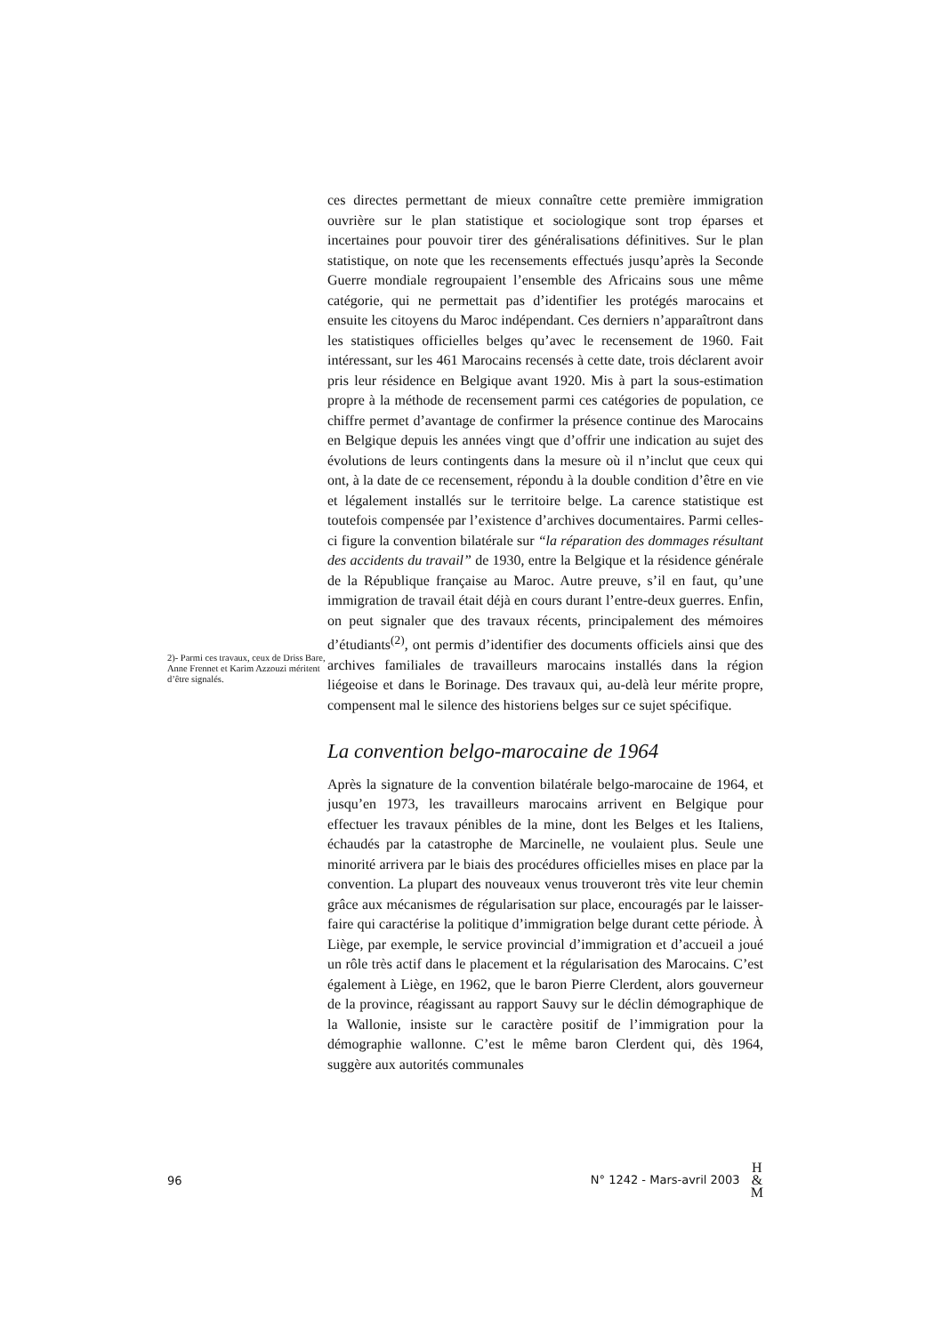2)- Parmi ces travaux, ceux de Driss Bare, Anne Frennet et Karim Azzouzi méritent d’être signalés.
ces directes permettant de mieux connaître cette première immigration ouvrière sur le plan statistique et sociologique sont trop éparses et incertaines pour pouvoir tirer des généralisations définitives. Sur le plan statistique, on note que les recensements effectués jusqu’après la Seconde Guerre mondiale regroupaient l’ensemble des Africains sous une même catégorie, qui ne permettait pas d’identifier les protégés marocains et ensuite les citoyens du Maroc indépendant. Ces derniers n’apparaîtront dans les statistiques officielles belges qu’avec le recensement de 1960. Fait intéressant, sur les 461 Marocains recensés à cette date, trois déclarent avoir pris leur résidence en Belgique avant 1920. Mis à part la sous-estimation propre à la méthode de recensement parmi ces catégories de population, ce chiffre permet d’avantage de confirmer la présence continue des Marocains en Belgique depuis les années vingt que d’offrir une indication au sujet des évolutions de leurs contingents dans la mesure où il n’inclut que ceux qui ont, à la date de ce recensement, répondu à la double condition d’être en vie et légalement installés sur le territoire belge. La carence statistique est toutefois compensée par l’existence d’archives documentaires. Parmi celles-ci figure la convention bilatérale sur “la réparation des dommages résultant des accidents du travail” de 1930, entre la Belgique et la résidence générale de la République française au Maroc. Autre preuve, s’il en faut, qu’une immigration de travail était déjà en cours durant l’entre-deux guerres. Enfin, on peut signaler que des travaux récents, principalement des mémoires d’étudiants<sup>(2)</sup>, ont permis d’identifier des documents officiels ainsi que des archives familiales de travailleurs marocains installés dans la région liégeoise et dans le Borinage. Des travaux qui, au-delà leur mérite propre, compensent mal le silence des historiens belges sur ce sujet spécifique.
La convention belgo-marocaine de 1964
Après la signature de la convention bilatérale belgo-marocaine de 1964, et jusqu’en 1973, les travailleurs marocains arrivent en Belgique pour effectuer les travaux pénibles de la mine, dont les Belges et les Italiens, échaudés par la catastrophe de Marcinelle, ne voulaient plus. Seule une minorité arrivera par le biais des procédures officielles mises en place par la convention. La plupart des nouveaux venus trouveront très vite leur chemin grâce aux mécanismes de régularisation sur place, encouragés par le laisser-faire qui caractérise la politique d’immigration belge durant cette période. À Liège, par exemple, le service provincial d’immigration et d’accueil a joué un rôle très actif dans le placement et la régularisation des Marocains. C’est également à Liège, en 1962, que le baron Pierre Clerdent, alors gouverneur de la province, réagissant au rapport Sauvy sur le déclin démographique de la Wallonie, insiste sur le caractère positif de l’immigration pour la démographie wallonne. C’est le même baron Clerdent qui, dès 1964, suggère aux autorités communales
96 N° 1242 - Mars-avril 2003 H
&
M